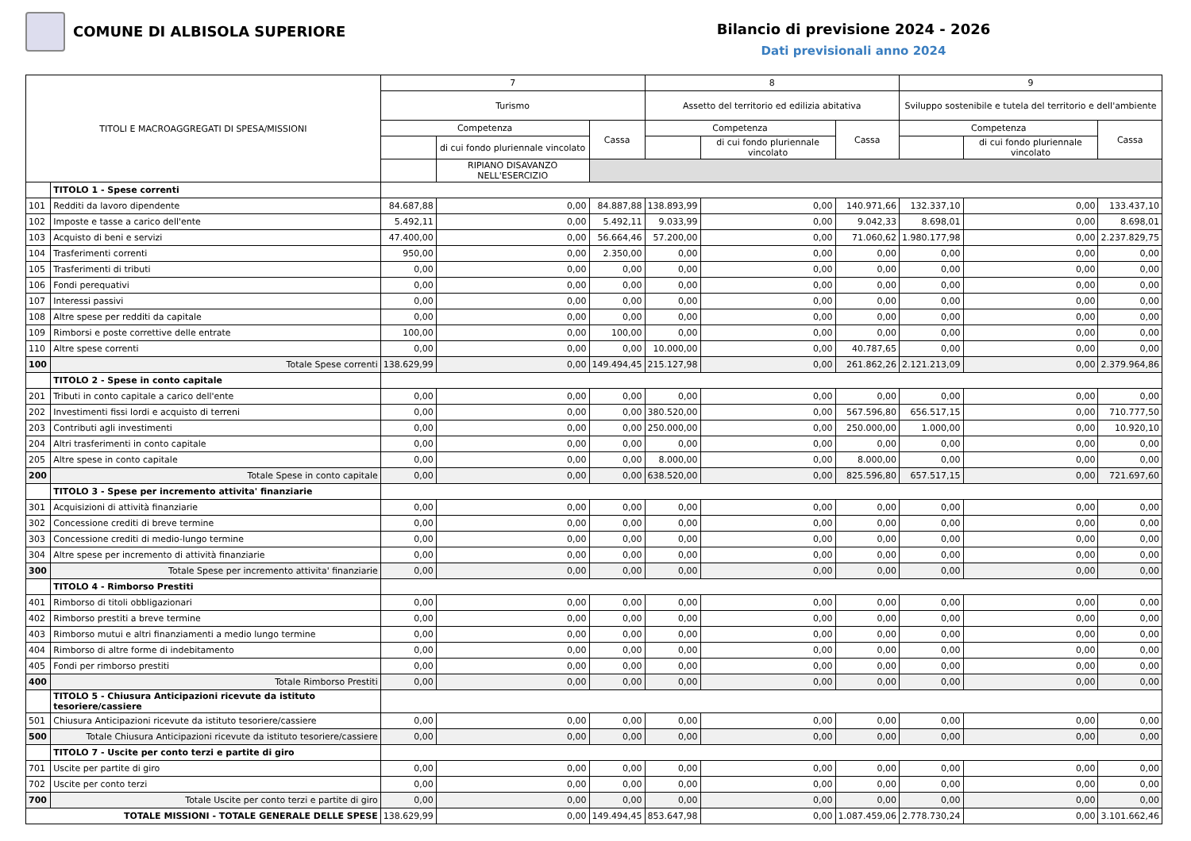COMUNE DI ALBISOLA SUPERIORE
Bilancio di previsione 2024 - 2026
Dati previsionali anno 2024
| TITOLI E MACROAGGREGATI DI SPESA/MISSIONI | | 7 | | | 8 | | | 9 | | |
| --- | --- | --- | --- | --- | --- | --- | --- | --- | --- | --- |
| | | Turismo | | | Assetto del territorio ed edilizia abitativa | | | Sviluppo sostenibile e tutela del territorio e dell'ambiente | | |
| | | Competenza | | Cassa | Competenza | | Cassa | Competenza | | Cassa |
| | | | di cui fondo pluriennale vincolato | | | di cui fondo pluriennale vincolato | | | di cui fondo pluriennale vincolato | |
| | | | RIPIANO DISAVANZO NELL'ESERCIZIO | | | | | | | |
| | TITOLO 1 - Spese correnti | | | | | | | | | |
| 101 | Redditi da lavoro dipendente | 84.687,88 | 0,00 | 84.887,88 | 138.893,99 | 0,00 | 140.971,66 | 132.337,10 | 0,00 | 133.437,10 |
| 102 | Imposte e tasse a carico dell'ente | 5.492,11 | 0,00 | 5.492,11 | 9.033,99 | 0,00 | 9.042,33 | 8.698,01 | 0,00 | 8.698,01 |
| 103 | Acquisto di beni e servizi | 47.400,00 | 0,00 | 56.664,46 | 57.200,00 | 0,00 | 71.060,62 | 1.980.177,98 | 0,00 | 2.237.829,75 |
| 104 | Trasferimenti correnti | 950,00 | 0,00 | 2.350,00 | 0,00 | 0,00 | 0,00 | 0,00 | 0,00 | 0,00 |
| 105 | Trasferimenti di tributi | 0,00 | 0,00 | 0,00 | 0,00 | 0,00 | 0,00 | 0,00 | 0,00 | 0,00 |
| 106 | Fondi perequativi | 0,00 | 0,00 | 0,00 | 0,00 | 0,00 | 0,00 | 0,00 | 0,00 | 0,00 |
| 107 | Interessi passivi | 0,00 | 0,00 | 0,00 | 0,00 | 0,00 | 0,00 | 0,00 | 0,00 | 0,00 |
| 108 | Altre spese per redditi da capitale | 0,00 | 0,00 | 0,00 | 0,00 | 0,00 | 0,00 | 0,00 | 0,00 | 0,00 |
| 109 | Rimborsi e poste correttive delle entrate | 100,00 | 0,00 | 100,00 | 0,00 | 0,00 | 0,00 | 0,00 | 0,00 | 0,00 |
| 110 | Altre spese correnti | 0,00 | 0,00 | 0,00 | 10.000,00 | 0,00 | 40.787,65 | 0,00 | 0,00 | 0,00 |
| 100 | Totale Spese correnti | 138.629,99 | 0,00 | 149.494,45 | 215.127,98 | 0,00 | 261.862,26 | 2.121.213,09 | 0,00 | 2.379.964,86 |
| | TITOLO 2 - Spese in conto capitale | | | | | | | | | |
| 201 | Tributi in conto capitale a carico dell'ente | 0,00 | 0,00 | 0,00 | 0,00 | 0,00 | 0,00 | 0,00 | 0,00 | 0,00 |
| 202 | Investimenti fissi lordi e acquisto di terreni | 0,00 | 0,00 | 0,00 | 380.520,00 | 0,00 | 567.596,80 | 656.517,15 | 0,00 | 710.777,50 |
| 203 | Contributi agli investimenti | 0,00 | 0,00 | 0,00 | 250.000,00 | 0,00 | 250.000,00 | 1.000,00 | 0,00 | 10.920,10 |
| 204 | Altri trasferimenti in conto capitale | 0,00 | 0,00 | 0,00 | 0,00 | 0,00 | 0,00 | 0,00 | 0,00 | 0,00 |
| 205 | Altre spese in conto capitale | 0,00 | 0,00 | 0,00 | 8.000,00 | 0,00 | 8.000,00 | 0,00 | 0,00 | 0,00 |
| 200 | Totale Spese in conto capitale | 0,00 | 0,00 | 0,00 | 638.520,00 | 0,00 | 825.596,80 | 657.517,15 | 0,00 | 721.697,60 |
| | TITOLO 3 - Spese per incremento attivita' finanziarie | | | | | | | | | |
| 301 | Acquisizioni di attività finanziarie | 0,00 | 0,00 | 0,00 | 0,00 | 0,00 | 0,00 | 0,00 | 0,00 | 0,00 |
| 302 | Concessione crediti di breve termine | 0,00 | 0,00 | 0,00 | 0,00 | 0,00 | 0,00 | 0,00 | 0,00 | 0,00 |
| 303 | Concessione crediti di medio-lungo termine | 0,00 | 0,00 | 0,00 | 0,00 | 0,00 | 0,00 | 0,00 | 0,00 | 0,00 |
| 304 | Altre spese per incremento di attività finanziarie | 0,00 | 0,00 | 0,00 | 0,00 | 0,00 | 0,00 | 0,00 | 0,00 | 0,00 |
| 300 | Totale Spese per incremento attivita' finanziarie | 0,00 | 0,00 | 0,00 | 0,00 | 0,00 | 0,00 | 0,00 | 0,00 | 0,00 |
| | TITOLO 4 - Rimborso Prestiti | | | | | | | | | |
| 401 | Rimborso di titoli obbligazionari | 0,00 | 0,00 | 0,00 | 0,00 | 0,00 | 0,00 | 0,00 | 0,00 | 0,00 |
| 402 | Rimborso prestiti a breve termine | 0,00 | 0,00 | 0,00 | 0,00 | 0,00 | 0,00 | 0,00 | 0,00 | 0,00 |
| 403 | Rimborso mutui e altri finanziamenti a medio lungo termine | 0,00 | 0,00 | 0,00 | 0,00 | 0,00 | 0,00 | 0,00 | 0,00 | 0,00 |
| 404 | Rimborso di altre forme di indebitamento | 0,00 | 0,00 | 0,00 | 0,00 | 0,00 | 0,00 | 0,00 | 0,00 | 0,00 |
| 405 | Fondi per rimborso prestiti | 0,00 | 0,00 | 0,00 | 0,00 | 0,00 | 0,00 | 0,00 | 0,00 | 0,00 |
| 400 | Totale Rimborso Prestiti | 0,00 | 0,00 | 0,00 | 0,00 | 0,00 | 0,00 | 0,00 | 0,00 | 0,00 |
| | TITOLO 5 - Chiusura Anticipazioni ricevute da istituto tesoriere/cassiere | | | | | | | | | |
| 501 | Chiusura Anticipazioni ricevute da istituto tesoriere/cassiere | 0,00 | 0,00 | 0,00 | 0,00 | 0,00 | 0,00 | 0,00 | 0,00 | 0,00 |
| 500 | Totale Chiusura Anticipazioni ricevute da istituto tesoriere/cassiere | 0,00 | 0,00 | 0,00 | 0,00 | 0,00 | 0,00 | 0,00 | 0,00 | 0,00 |
| | TITOLO 7 - Uscite per conto terzi e partite di giro | | | | | | | | | |
| 701 | Uscite per partite di giro | 0,00 | 0,00 | 0,00 | 0,00 | 0,00 | 0,00 | 0,00 | 0,00 | 0,00 |
| 702 | Uscite per conto terzi | 0,00 | 0,00 | 0,00 | 0,00 | 0,00 | 0,00 | 0,00 | 0,00 | 0,00 |
| 700 | Totale Uscite per conto terzi e partite di giro | 0,00 | 0,00 | 0,00 | 0,00 | 0,00 | 0,00 | 0,00 | 0,00 | 0,00 |
| TOTALE MISSIONI - TOTALE GENERALE DELLE SPESE | | 138.629,99 | 0,00 | 149.494,45 | 853.647,98 | 0,00 | 1.087.459,06 | 2.778.730,24 | 0,00 | 3.101.662,46 |